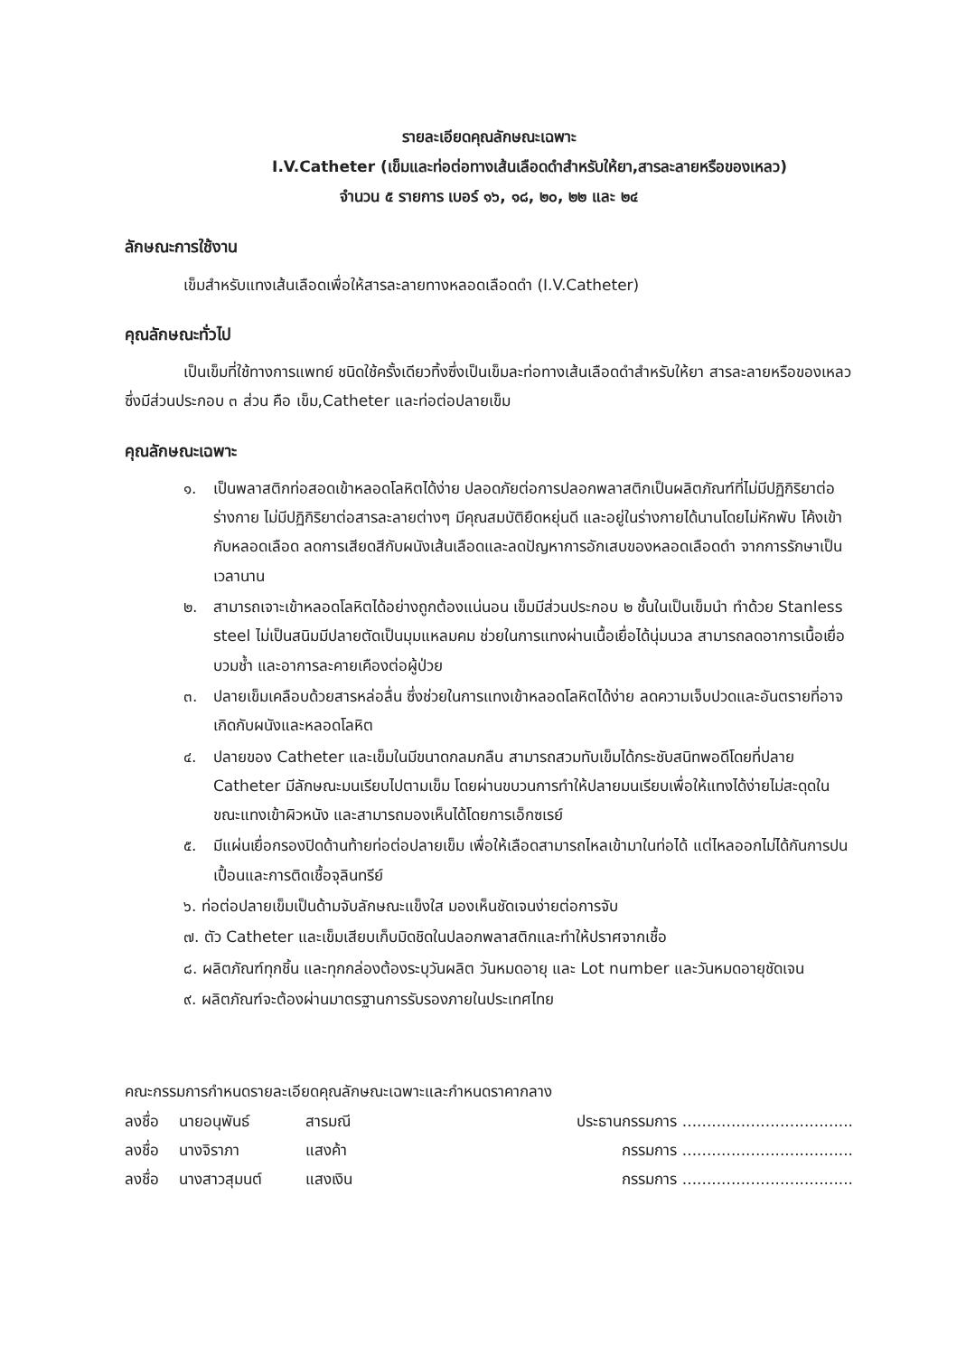รายละเอียดคุณลักษณะเฉพาะ
I.V.Catheter (เข็มและท่อต่อทางเส้นเลือดดำสำหรับให้ยา,สารละลายหรือของเหลว)
จำนวน ๕ รายการ เบอร์ ๑๖, ๑๘, ๒๐, ๒๒ และ ๒๔
ลักษณะการใช้งาน
เข็มสำหรับแทงเส้นเลือดเพื่อให้สารละลายทางหลอดเลือดดำ (I.V.Catheter)
คุณลักษณะทั่วไป
เป็นเข็มที่ใช้ทางการแพทย์ ชนิดใช้ครั้งเดียวทิ้งซึ่งเป็นเข็มละท่อทางเส้นเลือดดำสำหรับให้ยา สารละลายหรือของเหลว ซึ่งมีส่วนประกอบ ๓ ส่วน คือ เข็ม,Catheter และท่อต่อปลายเข็ม
คุณลักษณะเฉพาะ
๑. เป็นพลาสติกท่อสอดเข้าหลอดโลหิตได้ง่าย ปลอดภัยต่อการปลอกพลาสติกเป็นผลิตภัณฑ์ที่ไม่มีปฏิกิริยาต่อร่างกาย ไม่มีปฏิกิริยาต่อสารละลายต่างๆ มีคุณสมบัติยืดหยุ่นดี และอยู่ในร่างกายได้นานโดยไม่หักพับ โค้งเข้ากับหลอดเลือด ลดการเสียดสีกับผนังเส้นเลือดและลดปัญหาการอักเสบของหลอดเลือดดำ จากการรักษาเป็นเวลานาน
๒. สามารถเจาะเข้าหลอดโลหิตได้อย่างถูกต้องแน่นอน เข็มมีส่วนประกอบ ๒ ชั้นในเป็นเข็มนำ ทำด้วย Stanless steel ไม่เป็นสนิมมีปลายตัดเป็นมุมแหลมคม ช่วยในการแทงผ่านเนื้อเยื่อได้นุ่มนวล สามารถลดอาการเนื้อเยื่อบวมช้ำ และอาการละคายเคืองต่อผู้ป่วย
๓. ปลายเข็มเคลือบด้วยสารหล่อลื่น ซึ่งช่วยในการแทงเข้าหลอดโลหิตได้ง่าย ลดความเจ็บปวดและอันตรายที่อาจเกิดกับผนังและหลอดโลหิต
๔. ปลายของ Catheter และเข็มในมีขนาดกลมกลืน สามารถสวมทับเข็มได้กระชับสนิทพอดีโดยที่ปลาย Catheter มีลักษณะมนเรียบไปตามเข็ม โดยผ่านขบวนการทำให้ปลายมนเรียบเพื่อให้แทงได้ง่ายไม่สะดุดในขณะแทงเข้าผิวหนัง และสามารถมองเห็นได้โดยการเอ็กซเรย์
๕. มีแผ่นเยื่อกรองปิดด้านท้ายท่อต่อปลายเข็ม เพื่อให้เลือดสามารถไหลเข้ามาในท่อได้ แต่ไหลออกไม่ได้กันการปนเปื้อนและการติดเชื้อจุลินทรีย์
๖. ท่อต่อปลายเข็มเป็นด้ามจับลักษณะแข็งใส มองเห็นชัดเจนง่ายต่อการจับ
๗. ตัว Catheter และเข็มเสียบเก็บมิดชิดในปลอกพลาสติกและทำให้ปราศจากเชื้อ
๘. ผลิตภัณฑ์ทุกชิ้น และทุกกล่องต้องระบุวันผลิต วันหมดอายุ และ Lot number และวันหมดอายุชัดเจน
๙. ผลิตภัณฑ์จะต้องผ่านมาตรฐานการรับรองภายในประเทศไทย
คณะกรรมการกำหนดรายละเอียดคุณลักษณะเฉพาะและกำหนดราคากลาง
ลงชื่อ นายอนุพันธ์ สารมณี ประธานกรรมการ ...................................
ลงชื่อ นางจิราภา แสงค้า กรรมการ ...................................
ลงชื่อ นางสาวสุมนต์ แสงเงิน กรรมการ ...................................